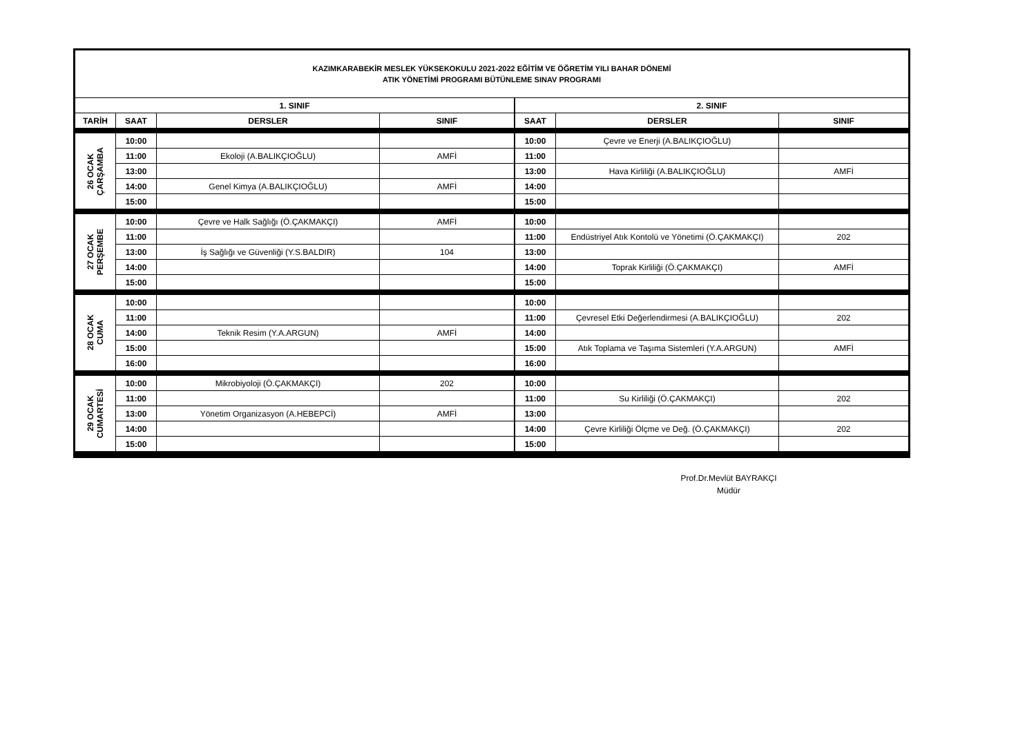| KAZIMKARABEKİR MESLEK YÜKSEKOKULU 2021-2022 EĞİTİM VE ÖĞRETİM YILI BAHAR DÖNEMİ ATIK YÖNETİMİ PROGRAMI BÜTÜNLEME SINAV PROGRAMI | | | | | | |
| 1. SINIF | | | | 2. SINIF | | |
| TARİH | SAAT | DERSLER | SINIF | SAAT | DERSLER | SINIF |
| 26 OCAK ÇARŞAMBA | 10:00 | | | 10:00 | Çevre ve Enerji (A.BALIKÇIOĞLU) | |
| | 11:00 | Ekoloji (A.BALIKÇIOĞLU) | AMFİ | 11:00 | | |
| | 13:00 | | | 13:00 | Hava Kirliliği (A.BALIKÇIOĞLU) | AMFİ |
| | 14:00 | Genel Kimya (A.BALIKÇIOĞLU) | AMFİ | 14:00 | | |
| | 15:00 | | | 15:00 | | |
| 27 OCAK PERŞEMBE | 10:00 | Çevre ve Halk Sağlığı (Ö.ÇAKMAKÇI) | AMFİ | 10:00 | | |
| | 11:00 | | | 11:00 | Endüstriyel Atık Kontolü ve Yönetimi (Ö.ÇAKMAKÇI) | 202 |
| | 13:00 | İş Sağlığı ve Güvenliği (Y.S.BALDIR) | 104 | 13:00 | | |
| | 14:00 | | | 14:00 | Toprak Kirliliği (Ö.ÇAKMAKÇI) | AMFİ |
| | 15:00 | | | 15:00 | | |
| 28 OCAK CUMA | 10:00 | | | 10:00 | | |
| | 11:00 | | | 11:00 | Çevresel Etki Değerlendirmesi (A.BALIKÇIOĞLU) | 202 |
| | 14:00 | Teknik Resim (Y.A.ARGUN) | AMFİ | 14:00 | | |
| | 15:00 | | | 15:00 | Atık Toplama ve Taşıma Sistemleri (Y.A.ARGUN) | AMFİ |
| | 16:00 | | | 16:00 | | |
| 29 OCAK CUMARTESİ | 10:00 | Mikrobiyoloji (Ö.ÇAKMAKÇI) | 202 | 10:00 | | |
| | 11:00 | | | 11:00 | Su Kirliliği (Ö.ÇAKMAKÇI) | 202 |
| | 13:00 | Yönetim Organizasyon (A.HEBEPCİ) | AMFİ | 13:00 | | |
| | 14:00 | | | 14:00 | Çevre Kirliliği Ölçme ve Değ. (Ö.ÇAKMAKÇI) | 202 |
| | 15:00 | | | 15:00 | | |
Prof.Dr.Mevlüt BAYRAKÇI
Müdür